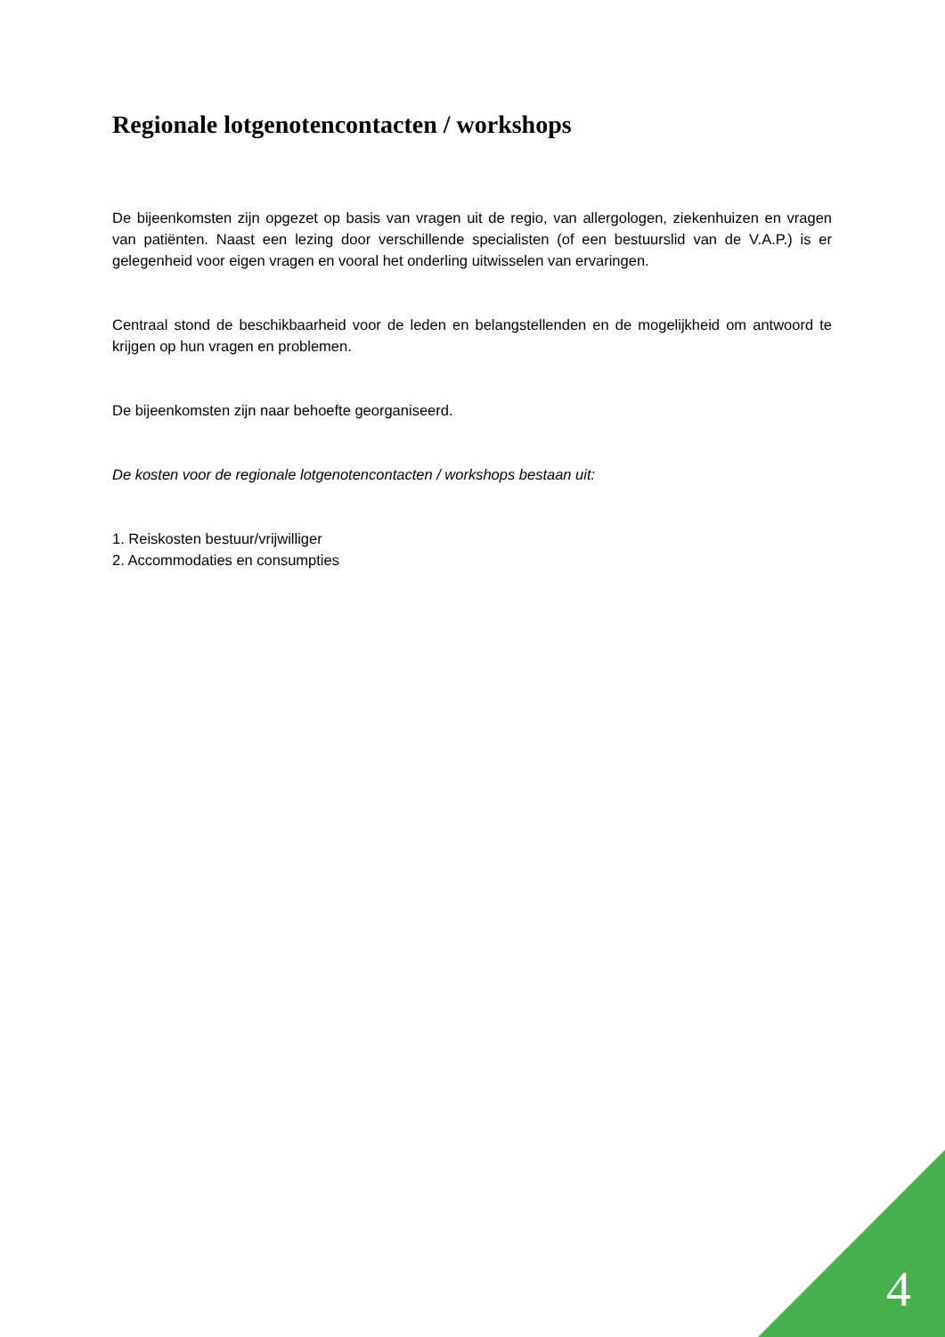Regionale lotgenotencontacten / workshops
De bijeenkomsten zijn opgezet op basis van vragen uit de regio, van allergologen, ziekenhuizen en vragen van patiënten. Naast een lezing door verschillende specialisten (of een bestuurslid van de V.A.P.) is er gelegenheid voor eigen vragen en vooral het onderling uitwisselen van ervaringen.
Centraal stond de beschikbaarheid voor de leden en belangstellenden en de mogelijkheid om antwoord te krijgen op hun vragen en problemen.
De bijeenkomsten zijn naar behoefte georganiseerd.
De kosten voor de regionale lotgenotencontacten / workshops bestaan uit:
1. Reiskosten bestuur/vrijwilliger
2. Accommodaties en consumpties
4